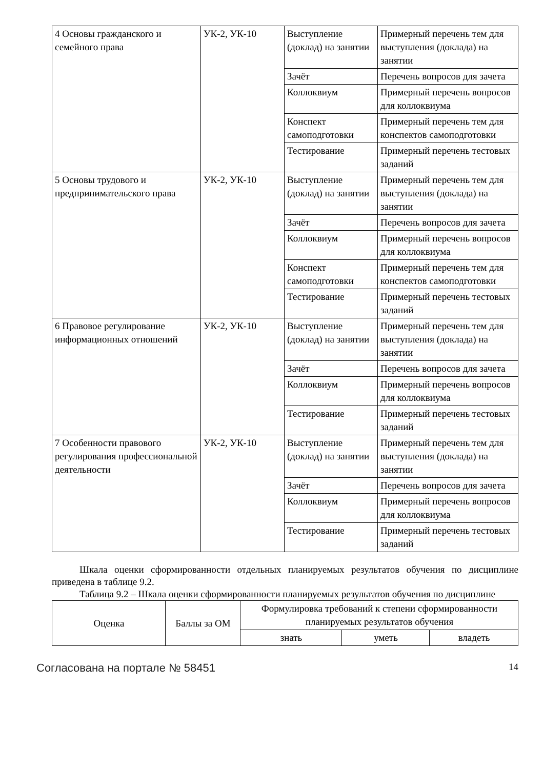| 4 Основы гражданского и семейного права | УК-2, УК-10 | Выступление (доклад) на занятии | Примерный перечень тем для выступления (доклада) на занятии |
| | | Зачёт | Перечень вопросов для зачета |
| | | Коллоквиум | Примерный перечень вопросов для коллоквиума |
| | | Конспект самоподготовки | Примерный перечень тем для конспектов самоподготовки |
| | | Тестирование | Примерный перечень тестовых заданий |
| 5 Основы трудового и предпринимательского права | УК-2, УК-10 | Выступление (доклад) на занятии | Примерный перечень тем для выступления (доклада) на занятии |
| | | Зачёт | Перечень вопросов для зачета |
| | | Коллоквиум | Примерный перечень вопросов для коллоквиума |
| | | Конспект самоподготовки | Примерный перечень тем для конспектов самоподготовки |
| | | Тестирование | Примерный перечень тестовых заданий |
| 6 Правовое регулирование информационных отношений | УК-2, УК-10 | Выступление (доклад) на занятии | Примерный перечень тем для выступления (доклада) на занятии |
| | | Зачёт | Перечень вопросов для зачета |
| | | Коллоквиум | Примерный перечень вопросов для коллоквиума |
| | | Тестирование | Примерный перечень тестовых заданий |
| 7 Особенности правового регулирования профессиональной деятельности | УК-2, УК-10 | Выступление (доклад) на занятии | Примерный перечень тем для выступления (доклада) на занятии |
| | | Зачёт | Перечень вопросов для зачета |
| | | Коллоквиум | Примерный перечень вопросов для коллоквиума |
| | | Тестирование | Примерный перечень тестовых заданий |
Шкала оценки сформированности отдельных планируемых результатов обучения по дисциплине приведена в таблице 9.2.
Таблица 9.2 – Шкала оценки сформированности планируемых результатов обучения по дисциплине
| Оценка | Баллы за ОМ | Формулировка требований к степени сформированности планируемых результатов обучения | | |
| --- | --- | --- | --- | --- |
| | | знать | уметь | владеть |
Согласована на портале № 58451 14